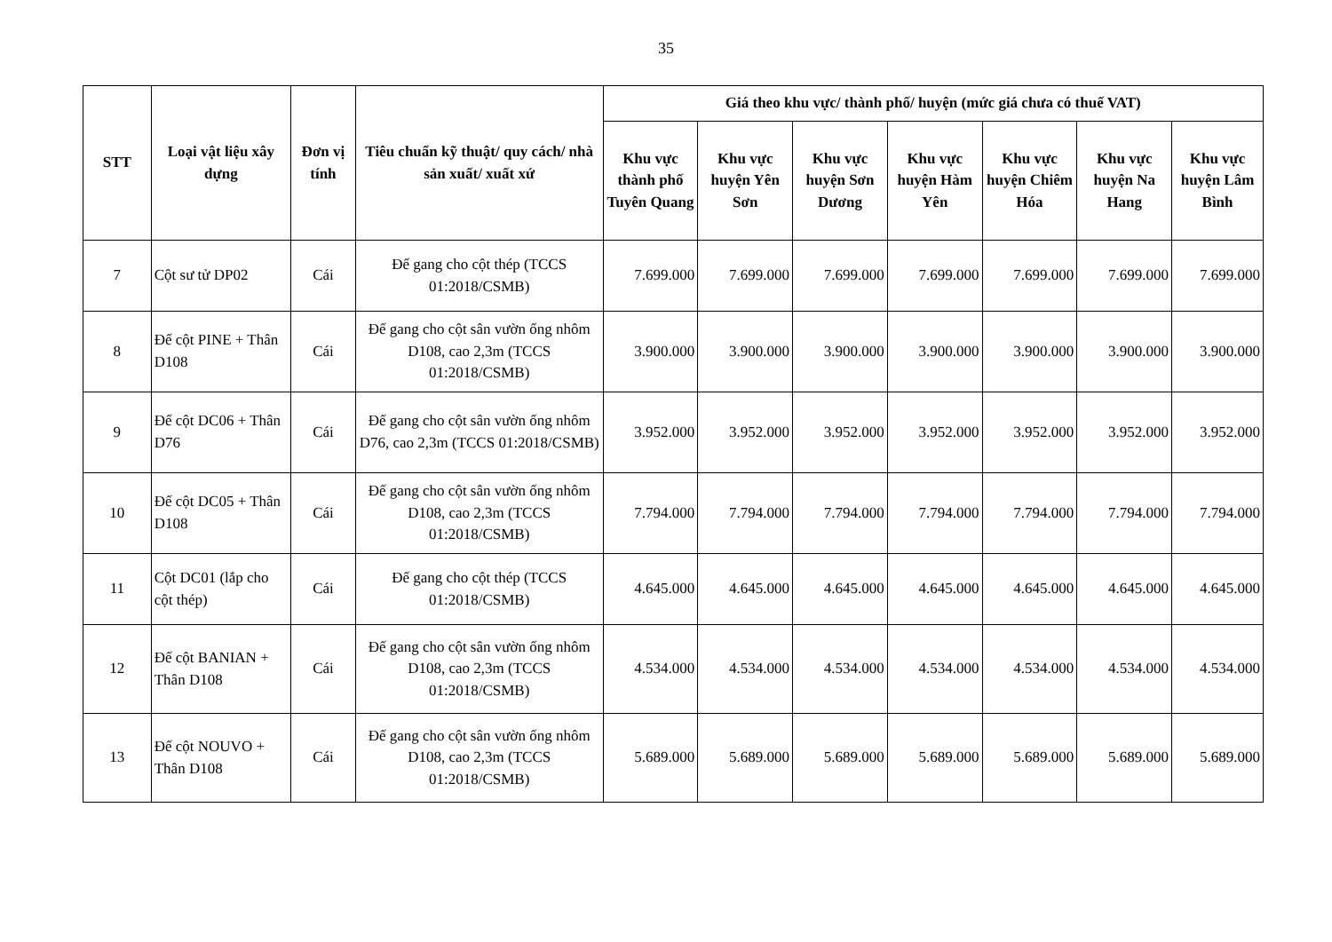35
| STT | Loại vật liệu xây dựng | Đơn vị tính | Tiêu chuẩn kỹ thuật/ quy cách/ nhà sản xuất/ xuất xứ | Giá theo khu vực/ thành phố/ huyện (mức giá chưa có thuế VAT) | | | | | | |
| --- | --- | --- | --- | --- | --- | --- | --- | --- | --- | --- |
| | | | | Khu vực thành phố Tuyên Quang | Khu vực huyện Yên Sơn | Khu vực huyện Sơn Dương | Khu vực huyện Hàm Yên | Khu vực huyện Chiêm Hóa | Khu vực huyện Na Hang | Khu vực huyện Lâm Bình |
| 7 | Cột sư tử DP02 | Cái | Đế gang cho cột thép (TCCS 01:2018/CSMB) | 7.699.000 | 7.699.000 | 7.699.000 | 7.699.000 | 7.699.000 | 7.699.000 | 7.699.000 |
| 8 | Đế cột PINE + Thân D108 | Cái | Đế gang cho cột sân vườn ống nhôm D108, cao 2,3m (TCCS 01:2018/CSMB) | 3.900.000 | 3.900.000 | 3.900.000 | 3.900.000 | 3.900.000 | 3.900.000 | 3.900.000 |
| 9 | Đế cột DC06 + Thân D76 | Cái | Đế gang cho cột sân vườn ống nhôm D76, cao 2,3m (TCCS 01:2018/CSMB) | 3.952.000 | 3.952.000 | 3.952.000 | 3.952.000 | 3.952.000 | 3.952.000 | 3.952.000 |
| 10 | Đế cột DC05 + Thân D108 | Cái | Đế gang cho cột sân vườn ống nhôm D108, cao 2,3m (TCCS 01:2018/CSMB) | 7.794.000 | 7.794.000 | 7.794.000 | 7.794.000 | 7.794.000 | 7.794.000 | 7.794.000 |
| 11 | Cột DC01 (lắp cho cột thép) | Cái | Đế gang cho cột thép (TCCS 01:2018/CSMB) | 4.645.000 | 4.645.000 | 4.645.000 | 4.645.000 | 4.645.000 | 4.645.000 | 4.645.000 |
| 12 | Đế cột BANIAN + Thân D108 | Cái | Đế gang cho cột sân vườn ống nhôm D108, cao 2,3m (TCCS 01:2018/CSMB) | 4.534.000 | 4.534.000 | 4.534.000 | 4.534.000 | 4.534.000 | 4.534.000 | 4.534.000 |
| 13 | Đế cột NOUVO + Thân D108 | Cái | Đế gang cho cột sân vườn ống nhôm D108, cao 2,3m (TCCS 01:2018/CSMB) | 5.689.000 | 5.689.000 | 5.689.000 | 5.689.000 | 5.689.000 | 5.689.000 | 5.689.000 |